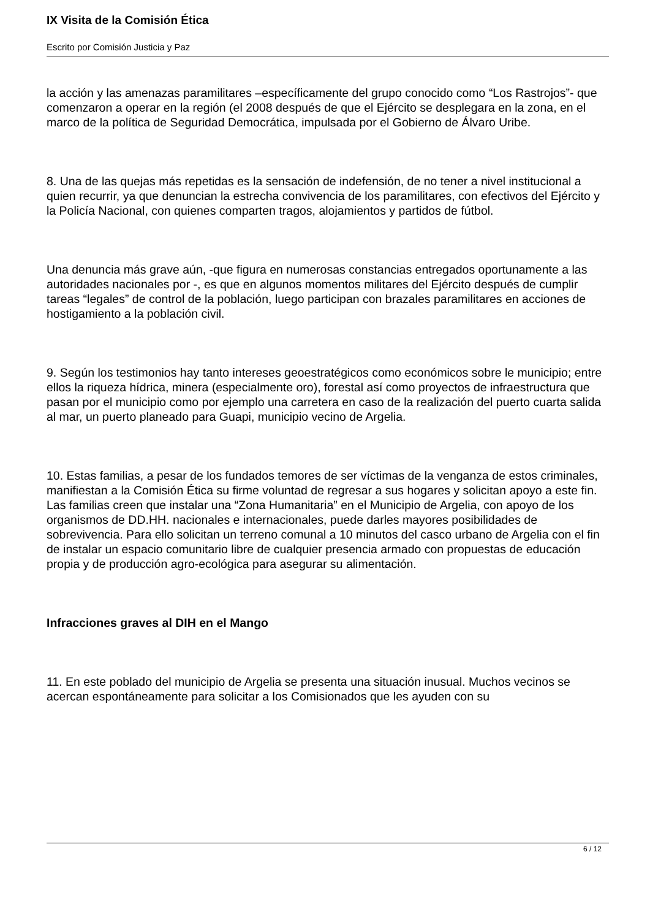IX Visita de la Comisión Ética
Escrito por Comisión Justicia y Paz
la acción y las amenazas paramilitares –específicamente del grupo conocido como “Los Rastrojos”- que comenzaron a operar en la región (el 2008 después de que el Ejército se desplegara en la zona, en el marco de la política de Seguridad Democrática, impulsada por el Gobierno de Álvaro Uribe.
8. Una de las quejas más repetidas es la sensación de indefensión, de no tener a nivel institucional a quien recurrir, ya que denuncian la estrecha convivencia de los paramilitares, con efectivos del Ejército y la Policía Nacional, con quienes comparten tragos, alojamientos y partidos de fútbol.
Una denuncia más grave aún, -que figura en numerosas constancias entregados oportunamente a las autoridades nacionales por -, es que en algunos momentos militares del Ejército después de cumplir tareas “legales” de control de la población, luego participan con brazales paramilitares en acciones de hostigamiento a la población civil.
9. Según los testimonios hay tanto intereses geoestratégicos como económicos sobre le municipio; entre ellos la riqueza hídrica, minera (especialmente oro), forestal así como proyectos de infraestructura que pasan por el municipio como por ejemplo una carretera en caso de la realización del puerto cuarta salida al mar, un puerto planeado para Guapi, municipio vecino de Argelia.
10. Estas familias, a pesar de los fundados temores de ser víctimas de la venganza de estos criminales, manifiestan a la Comisión Ética su firme voluntad de regresar a sus hogares y solicitan apoyo a este fin. Las familias creen que instalar una “Zona Humanitaria” en el Municipio de Argelia, con apoyo de los organismos de DD.HH. nacionales e internacionales, puede darles mayores posibilidades de sobrevivencia. Para ello solicitan un terreno comunal a 10 minutos del casco urbano de Argelia con el fin de instalar un espacio comunitario libre de cualquier presencia armado con propuestas de educación propia y de producción agro-ecológica para asegurar su alimentación.
Infracciones graves al DIH en el Mango
11. En este poblado del municipio de Argelia se presenta una situación inusual. Muchos vecinos se acercan espontáneamente para solicitar a los Comisionados que les ayuden con su
6 / 12